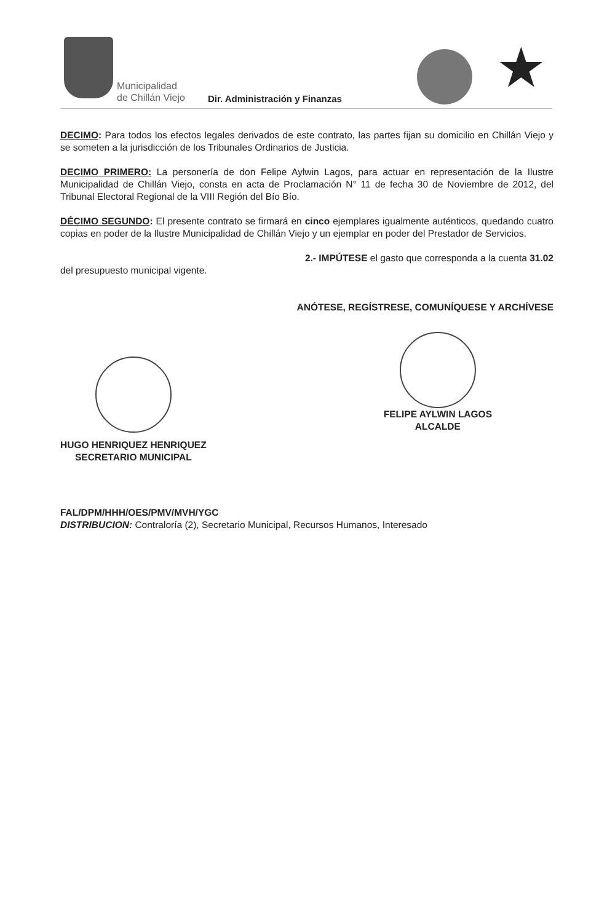Municipalidad
de Chillán Viejo
Dir. Administración y Finanzas ★
DECIMO: Para todos los efectos legales derivados de este contrato, las partes fijan su domicilio en Chillán Viejo y se someten a la jurisdicción de los Tribunales Ordinarios de Justicia.
DECIMO PRIMERO: La personería de don Felipe Aylwin Lagos, para actuar en representación de la Ilustre Municipalidad de Chillán Viejo, consta en acta de Proclamación N° 11 de fecha 30 de Noviembre de 2012, del Tribunal Electoral Regional de la VIII Región del Bío Bío.
DÉCIMO SEGUNDO: El presente contrato se firmará en cinco ejemplares igualmente auténticos, quedando cuatro copias en poder de la Ilustre Municipalidad de Chillán Viejo y un ejemplar en poder del Prestador de Servicios.
2.- IMPÚTESE el gasto que corresponda a la cuenta 31.02
del presupuesto municipal vigente.
ANÓTESE, REGÍSTRESE, COMUNÍQUESE Y ARCHÍVESE
HUGO HENRIQUEZ HENRIQUEZ
SECRETARIO MUNICIPAL
FELIPE AYLWIN LAGOS
ALCALDE
FAL/DPM/HHH/OES/PMV/MVH/YGC
DISTRIBUCION: Contraloría (2), Secretario Municipal, Recursos Humanos, Interesado